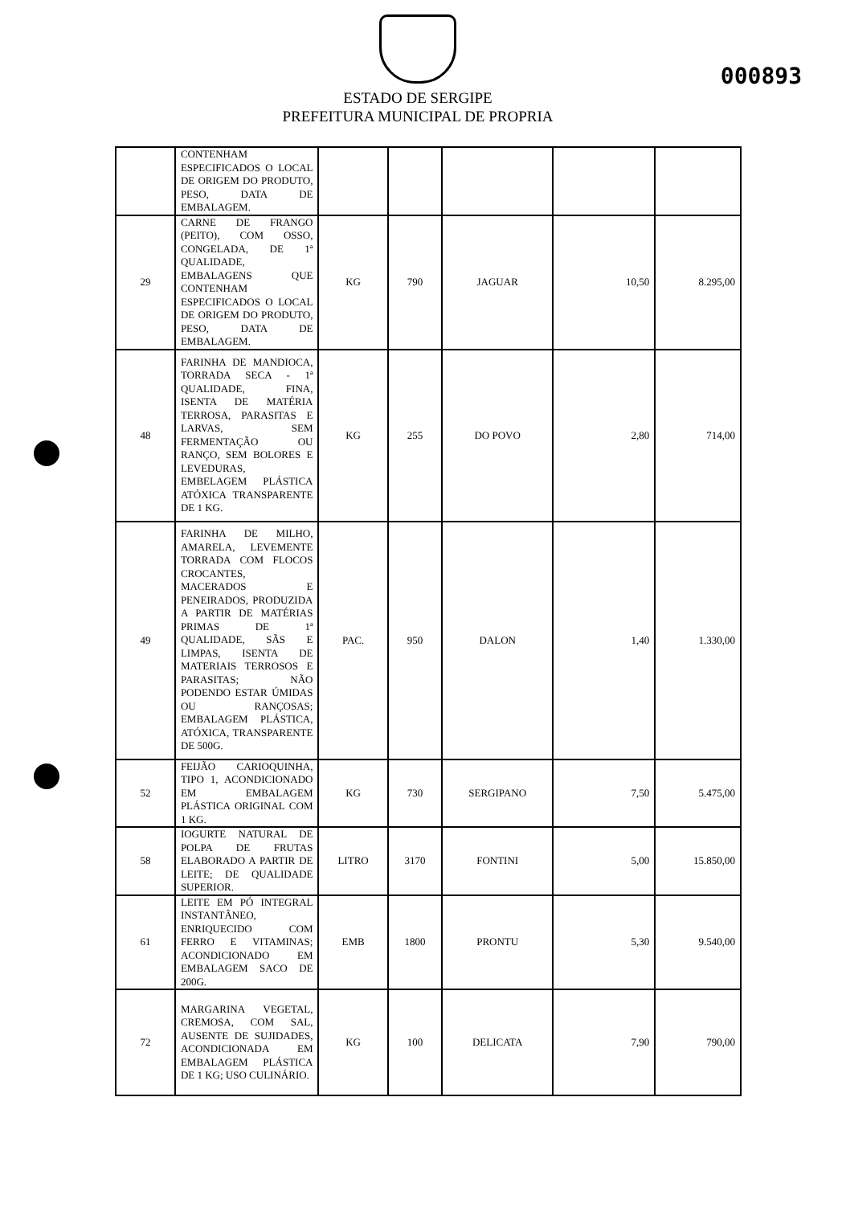000893
ESTADO DE SERGIPE
PREFEITURA MUNICIPAL DE PROPRIA
| | CONTENHAM ESPECIFICADOS O LOCAL DE ORIGEM DO PRODUTO, PESO, DATA DE EMBALAGEM. | | | | | |
| 29 | CARNE DE FRANGO (PEITO), COM OSSO, CONGELADA, DE 1ª QUALIDADE, EMBALAGENS QUE CONTENHAM ESPECIFICADOS O LOCAL DE ORIGEM DO PRODUTO, PESO, DATA DE EMBALAGEM. | KG | 790 | JAGUAR | 10,50 | 8.295,00 |
| 48 | FARINHA DE MANDIOCA, TORRADA SECA - 1ª QUALIDADE, FINA, ISENTA DE MATÉRIA TERROSA, PARASITAS E LARVAS, SEM FERMENTAÇÃO OU RANÇO, SEM BOLORES E LEVEDURAS, EMBELAGEM PLÁSTICA ATÓXICA TRANSPARENTE DE 1 KG. | KG | 255 | DO POVO | 2,80 | 714,00 |
| 49 | FARINHA DE MILHO, AMARELA, LEVEMENTE TORRADA COM FLOCOS CROCANTES, MACERADOS E PENEIRADOS, PRODUZIDA A PARTIR DE MATÉRIAS PRIMAS DE 1ª QUALIDADE, SÃS E LIMPAS, ISENTA DE MATERIAIS TERROSOS E PARASITAS; NÃO PODENDO ESTAR ÚMIDAS OU RANÇOSAS; EMBALAGEM PLÁSTICA, ATÓXICA, TRANSPARENTE DE 500G. | PAC. | 950 | DALON | 1,40 | 1.330,00 |
| 52 | FEIJÃO CARIOQUINHA, TIPO 1, ACONDICIONADO EM EMBALAGEM PLÁSTICA ORIGINAL COM 1 KG. | KG | 730 | SERGIPANO | 7,50 | 5.475,00 |
| 58 | IOGURTE NATURAL DE POLPA DE FRUTAS ELABORADO A PARTIR DE LEITE; DE QUALIDADE SUPERIOR. | LITRO | 3170 | FONTINI | 5,00 | 15.850,00 |
| 61 | LEITE EM PÓ INTEGRAL INSTANTÂNEO, ENRIQUECIDO COM FERRO E VITAMINAS; ACONDICIONADO EM EMBALAGEM SACO DE 200G. | EMB | 1800 | PRONTU | 5,30 | 9.540,00 |
| 72 | MARGARINA VEGETAL, CREMOSA, COM SAL, AUSENTE DE SUJIDADES, ACONDICIONADA EM EMBALAGEM PLÁSTICA DE 1 KG; USO CULINÁRIO. | KG | 100 | DELICATA | 7,90 | 790,00 |